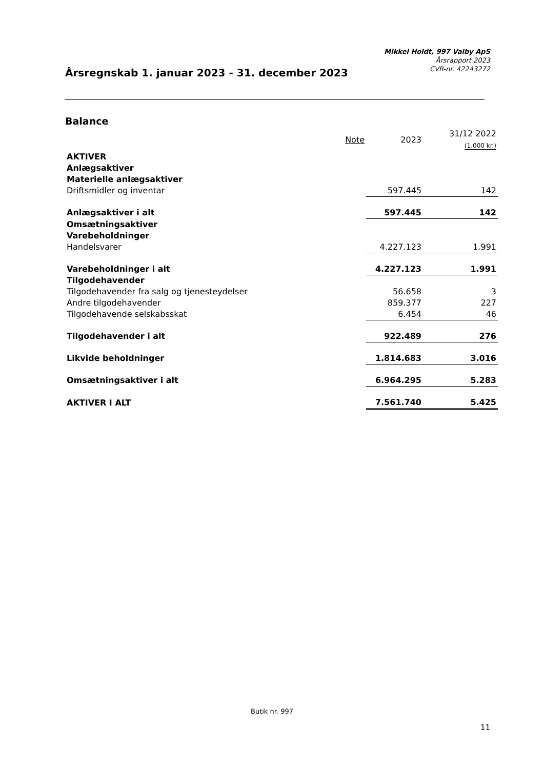Mikkel Holdt, 997 Valby ApS
Årsrapport 2023
CVR-nr. 42243272
Årsregnskab 1. januar 2023 - 31. december 2023
Balance
| | Note | 2023 | 31/12 2022 (1.000 kr.) |
| --- | --- | --- | --- |
| AKTIVER | | | |
| Anlægsaktiver | | | |
| Materielle anlægsaktiver | | | |
| Driftsmidler og inventar | | 597.445 | 142 |
| Anlægsaktiver i alt | | 597.445 | 142 |
| Omsætningsaktiver | | | |
| Varebeholdninger | | | |
| Handelsvarer | | 4.227.123 | 1.991 |
| Varebeholdninger i alt | | 4.227.123 | 1.991 |
| Tilgodehavender | | | |
| Tilgodehavender fra salg og tjenesteydelser | | 56.658 | 3 |
| Andre tilgodehavender | | 859.377 | 227 |
| Tilgodehavende selskabsskat | | 6.454 | 46 |
| Tilgodehavender i alt | | 922.489 | 276 |
| Likvide beholdninger | | 1.814.683 | 3.016 |
| Omsætningsaktiver i alt | | 6.964.295 | 5.283 |
| AKTIVER I ALT | | 7.561.740 | 5.425 |
Butik nr. 997
11